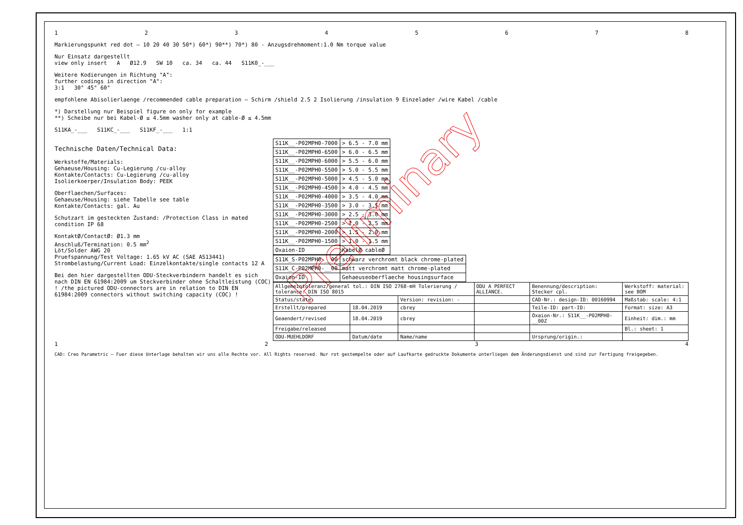Preliminary
12345678
Markierungspunkt red dot — 10 20 40 30 50*) 60*) 90**) 70*) 80 - Anzugsdrehmoment:1.0 Nm torque value
Nur Einsatz dargestellt
view only insert A Ø12.9 SW 10 ca. 34 ca. 44 S11K0_-___
Weitere Kodierungen in Richtung "A":
further codings in direction "A":
3:1 30° 45° 60°
empfohlene Abisolierlaenge /recommended cable preparation — Schirm /shield 2.5 2 Isolierung /insulation 9 Einzelader /wire Kabel /cable
*) Darstellung nur Beispiel figure on only for example
**) Scheibe nur bei Kabel-Ø ≤ 4.5mm washer only at cable-Ø ≤ 4.5mm
S11KA_-___ S11KC_-___ S11KF_-___ 1:1
Technische Daten/Technical Data:
Werkstoffe/Materials:
Gehaeuse/Housing: Cu-Legierung /cu-alloy
Kontakte/Contacts: Cu-Legierung /cu-alloy
Isolierkoerper/Insulation Body: PEEK
Oberflaechen/Surfaces:
Gehaeuse/Housing: siehe Tabelle see table
Kontakte/Contacts: gal. Au
Schutzart im gesteckten Zustand: /Protection Class in mated condition IP 68
KontaktØ/ContactØ: Ø1.3 mm
Anschluß/Termination: 0.5 mm<sup>2</sup>
Löt/Solder AWG 20
Pruefspannung/Test Voltage: 1.65 kV AC (SAE AS13441)
Strombelastung/Current Load: Einzelkontakte/single contacts 12 A
Bei den hier dargestellten ODU-Steckverbindern handelt es sich nach DIN EN 61984:2009 um Steckverbinder ohne Schaltleistung (COC) ! /the pictured ODU-connectors are in relation to DIN EN 61984:2009 connectors without switching capacity (COC) !
| S11K__-P02MPH0-7000 | > 6.5 - 7.0 mm |
| S11K__-P02MPH0-6500 | > 6.0 - 6.5 mm |
| S11K__-P02MPH0-6000 | > 5.5 - 6.0 mm |
| S11K__-P02MPH0-5500 | > 5.0 - 5.5 mm |
| S11K__-P02MPH0-5000 | > 4.5 - 5.0 mm |
| S11K__-P02MPH0-4500 | > 4.0 - 4.5 mm |
| S11K__-P02MPH0-4000 | > 3.5 - 4.0 mm |
| S11K__-P02MPH0-3500 | > 3.0 - 3.5 mm |
| S11K__-P02MPH0-3000 | > 2.5 - 3.0 mm |
| S11K__-P02MPH0-2500 | > 2.0 - 2.5 mm |
| S11K__-P02MPH0-2000 | > 1.5 - 2.0 mm |
| S11K__-P02MPH0-1500 | > 1.0 - 1.5 mm |
| Oxaion-ID | KabelØ cableØ |
| S11K_S-P02MPH0-__00 | schwarz verchromt black chrome-plated |
| S11K_C-P02MPH0-__00 | matt verchromt matt chrome-plated |
| Oxaion-ID | Gehaeuseoberflaeche housingsurface |
| Allgemeintoleranz/general tol.: DIN ISO 2768-mH Tolerierung / tolerance: DIN ISO 8015 | | | ODU A PERFECT ALLIANCE. | Benennung/description: Stecker cpl. | Werkstoff: material: see BOM |
| Status/state: | | Version: revision: - | | CAD-Nr.: design-ID: 00160994 | Maßstab: scale: 4:1 |
| Erstellt/prepared | 18.04.2019 | cbrey | | Teile-ID: part-ID: | Format: size: A3 |
| Geaendert/revised | 18.04.2019 | cbrey | | Oxaion-Nr.: S11K__-P02MPH0-__00Z | Einheit: dim.: mm |
| Freigabe/released | | | | | Bl.: sheet: 1 |
| ODU-MUEHLDORF | Datum/date | Name/name | | Ursprung/origin.: | |
1234
CAD: Creo Parametric — Fuer diese Unterlage behalten wir uns alle Rechte vor. All Rights reserved. Nur rot gestempelte oder auf Laufkarte gedruckte Dokumente unterliegen dem Änderungsdienst und sind zur Fertigung freigegeben.